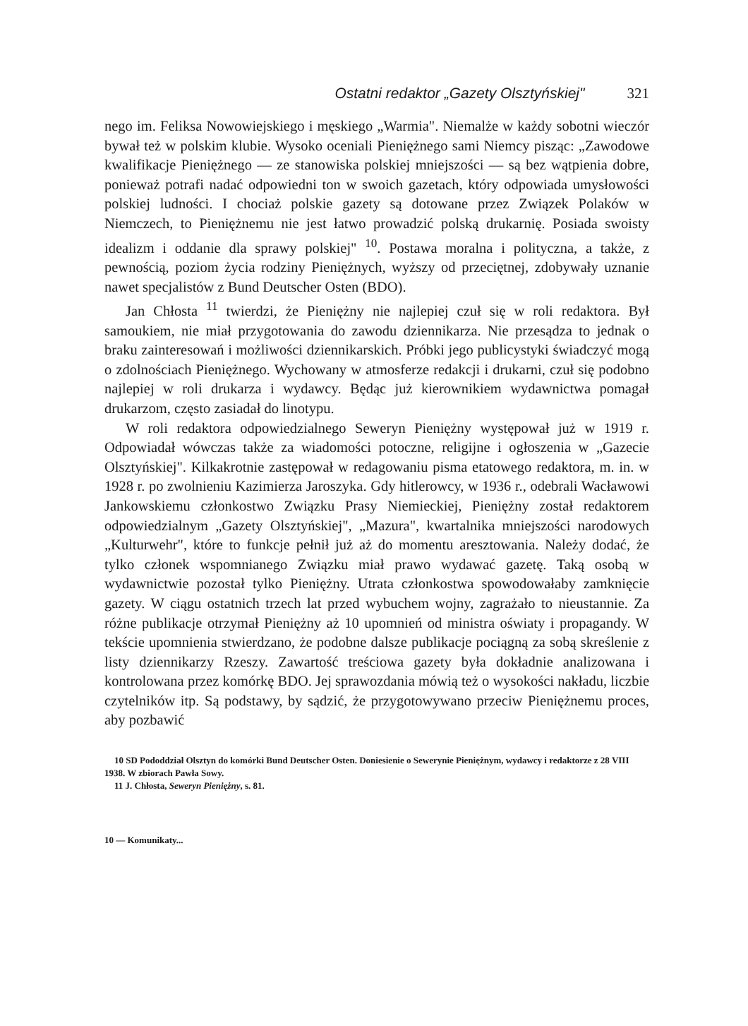Ostatni redaktor „Gazety Olsztyńskiej" 321
nego im. Feliksa Nowowiejskiego i męskiego „Warmia". Niemalże w każdy sobotni wieczór bywał też w polskim klubie. Wysoko oceniali Pieniężnego sami Niemcy pisząc: „Zawodowe kwalifikacje Pieniężnego — ze stanowiska polskiej mniejszości — są bez wątpienia dobre, ponieważ potrafi nadać odpowiedni ton w swoich gazetach, który odpowiada umysłowości polskiej ludności. I chociaż polskie gazety są dotowane przez Związek Polaków w Niemczech, to Pieniężnemu nie jest łatwo prowadzić polską drukarnię. Posiada swoisty idealizm i oddanie dla sprawy polskiej" <sup>10</sup>. Postawa moralna i polityczna, a także, z pewnością, poziom życia rodziny Pieniężnych, wyższy od przeciętnej, zdobywały uznanie nawet specjalistów z Bund Deutscher Osten (BDO).
Jan Chłosta <sup>11</sup> twierdzi, że Pieniężny nie najlepiej czuł się w roli redaktora. Był samoukiem, nie miał przygotowania do zawodu dziennikarza. Nie przesądza to jednak o braku zainteresowań i możliwości dziennikarskich. Próbki jego publicystyki świadczyć mogą o zdolnościach Pieniężnego. Wychowany w atmosferze redakcji i drukarni, czuł się podobno najlepiej w roli drukarza i wydawcy. Będąc już kierownikiem wydawnictwa pomagał drukarzom, często zasiadał do linotypu.
W roli redaktora odpowiedzialnego Seweryn Pieniężny występował już w 1919 r. Odpowiadał wówczas także za wiadomości potoczne, religijne i ogłoszenia w „Gazecie Olsztyńskiej". Kilkakrotnie zastępował w redagowaniu pisma etatowego redaktora, m. in. w 1928 r. po zwolnieniu Kazimierza Jaroszyka. Gdy hitlerowcy, w 1936 r., odebrali Wacławowi Jankowskiemu członkostwo Związku Prasy Niemieckiej, Pieniężny został redaktorem odpowiedzialnym „Gazety Olsztyńskiej", „Mazura", kwartalnika mniejszości narodowych „Kulturwehr", które to funkcje pełnił już aż do momentu aresztowania. Należy dodać, że tylko członek wspomnianego Związku miał prawo wydawać gazetę. Taką osobą w wydawnictwie pozostał tylko Pieniężny. Utrata członkostwa spowodowałaby zamknięcie gazety. W ciągu ostatnich trzech lat przed wybuchem wojny, zagrażało to nieustannie. Za różne publikacje otrzymał Pieniężny aż 10 upomnień od ministra oświaty i propagandy. W tekście upomnienia stwierdzano, że podobne dalsze publikacje pociągną za sobą skreślenie z listy dziennikarzy Rzeszy. Zawartość treściowa gazety była dokładnie analizowana i kontrolowana przez komórkę BDO. Jej sprawozdania mówią też o wysokości nakładu, liczbie czytelników itp. Są podstawy, by sądzić, że przygotowywano przeciw Pieniężnemu proces, aby pozbawić
10 SD Pododdział Olsztyn do komórki Bund Deutscher Osten. Doniesienie o Sewerynie Pieniężnym, wydawcy i redaktorze z 28 VIII 1938. W zbiorach Pawła Sowy.
11 J. Chłosta, Seweryn Pieniężny, s. 81.
10 — Komunikaty...